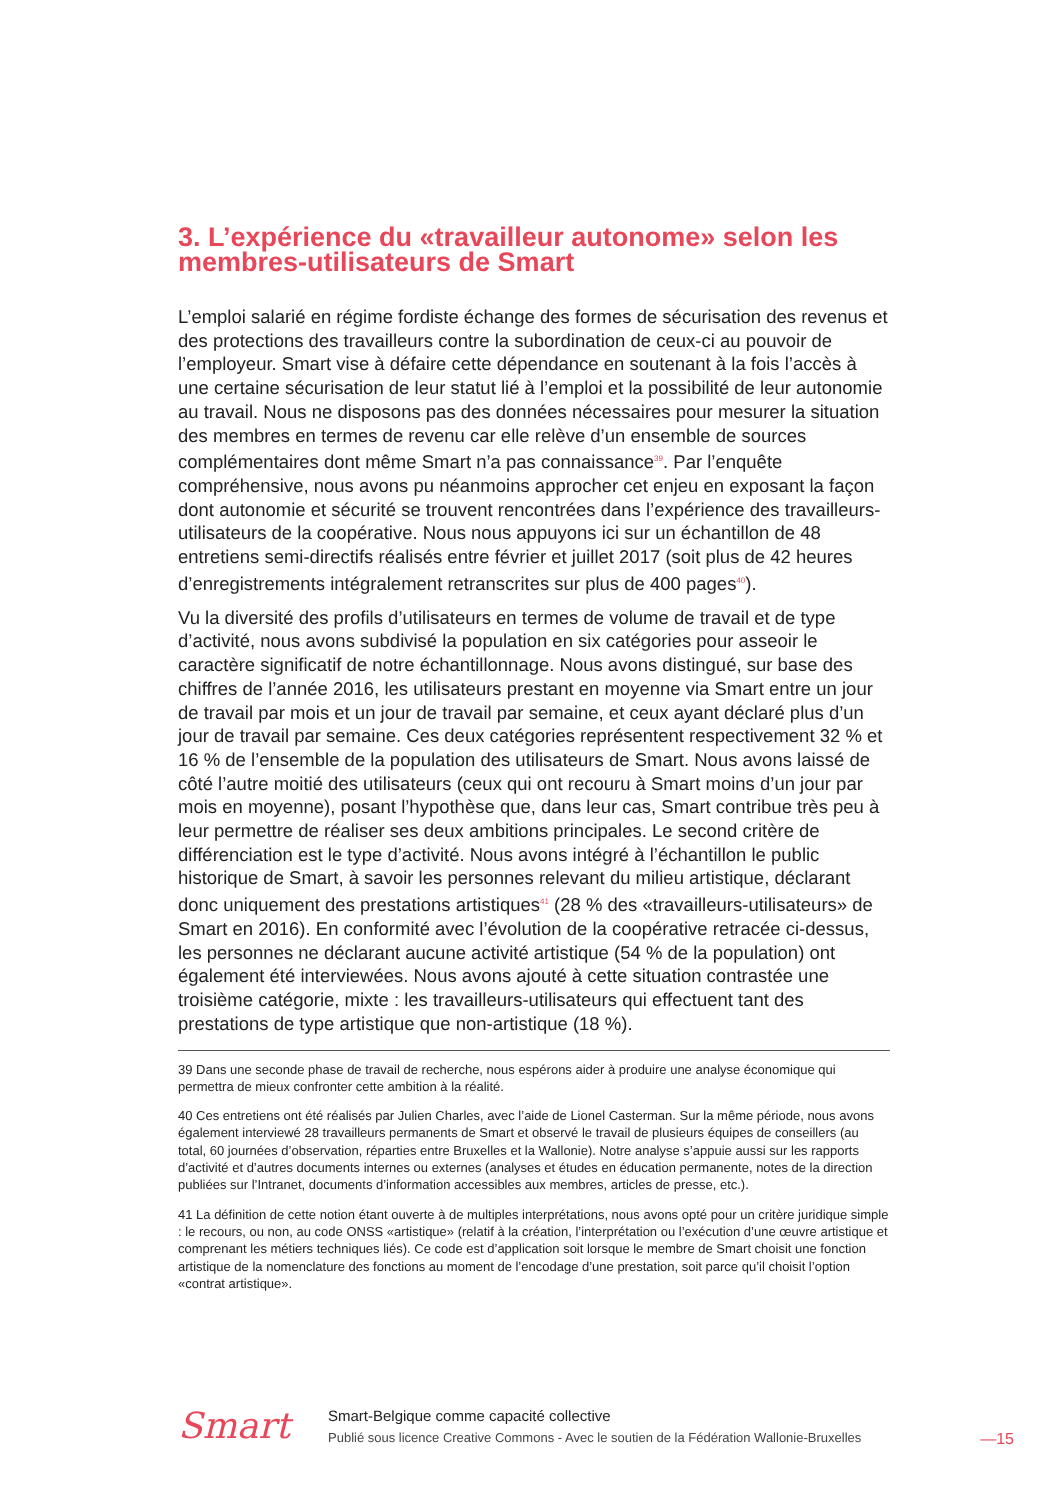3. L’expérience du «travailleur autonome» selon les membres-utilisateurs de Smart
L’emploi salarié en régime fordiste échange des formes de sécurisation des revenus et des protections des travailleurs contre la subordination de ceux-ci au pouvoir de l’employeur. Smart vise à défaire cette dépendance en soutenant à la fois l’accès à une certaine sécurisation de leur statut lié à l’emploi et la possibilité de leur autonomie au travail. Nous ne disposons pas des données nécessaires pour mesurer la situation des membres en termes de revenu car elle relève d’un ensemble de sources complémentaires dont même Smart n’a pas connaissance<sup>39</sup>. Par l’enquête compréhensive, nous avons pu néanmoins approcher cet enjeu en exposant la façon dont autonomie et sécurité se trouvent rencontrées dans l’expérience des travailleurs-utilisateurs de la coopérative. Nous nous appuyons ici sur un échantillon de 48 entretiens semi-directifs réalisés entre février et juillet 2017 (soit plus de 42 heures d’enregistrements intégralement retranscrites sur plus de 400 pages<sup>40</sup>).
Vu la diversité des profils d’utilisateurs en termes de volume de travail et de type d’activité, nous avons subdivisé la population en six catégories pour asseoir le caractère significatif de notre échantillonnage. Nous avons distingué, sur base des chiffres de l’année 2016, les utilisateurs prestant en moyenne via Smart entre un jour de travail par mois et un jour de travail par semaine, et ceux ayant déclaré plus d’un jour de travail par semaine. Ces deux catégories représentent respectivement 32 % et 16 % de l’ensemble de la population des utilisateurs de Smart. Nous avons laissé de côté l’autre moitié des utilisateurs (ceux qui ont recouru à Smart moins d’un jour par mois en moyenne), posant l’hypothèse que, dans leur cas, Smart contribue très peu à leur permettre de réaliser ses deux ambitions principales. Le second critère de différenciation est le type d’activité. Nous avons intégré à l’échantillon le public historique de Smart, à savoir les personnes relevant du milieu artistique, déclarant donc uniquement des prestations artistiques<sup>41</sup> (28 % des «travailleurs-utilisateurs» de Smart en 2016). En conformité avec l’évolution de la coopérative retracée ci-dessus, les personnes ne déclarant aucune activité artistique (54 % de la population) ont également été interviewées. Nous avons ajouté à cette situation contrastée une troisième catégorie, mixte : les travailleurs-utilisateurs qui effectuent tant des prestations de type artistique que non-artistique (18 %).
39 Dans une seconde phase de travail de recherche, nous espérons aider à produire une analyse économique qui permettra de mieux confronter cette ambition à la réalité.
40 Ces entretiens ont été réalisés par Julien Charles, avec l’aide de Lionel Casterman. Sur la même période, nous avons également interviewé 28 travailleurs permanents de Smart et observé le travail de plusieurs équipes de conseillers (au total, 60 journées d’observation, réparties entre Bruxelles et la Wallonie). Notre analyse s’appuie aussi sur les rapports d’activité et d’autres documents internes ou externes (analyses et études en éducation permanente, notes de la direction publiées sur l’Intranet, documents d’information accessibles aux membres, articles de presse, etc.).
41 La définition de cette notion étant ouverte à de multiples interprétations, nous avons opté pour un critère juridique simple : le recours, ou non, au code ONSS «artistique» (relatif à la création, l’interprétation ou l’exécution d’une œuvre artistique et comprenant les métiers techniques liés). Ce code est d’application soit lorsque le membre de Smart choisit une fonction artistique de la nomenclature des fonctions au moment de l’encodage d’une prestation, soit parce qu’il choisit l’option «contrat artistique».
Smart
Smart-Belgique comme capacité collective
Publié sous licence Creative Commons - Avec le soutien de la Fédération Wallonie-Bruxelles
—15